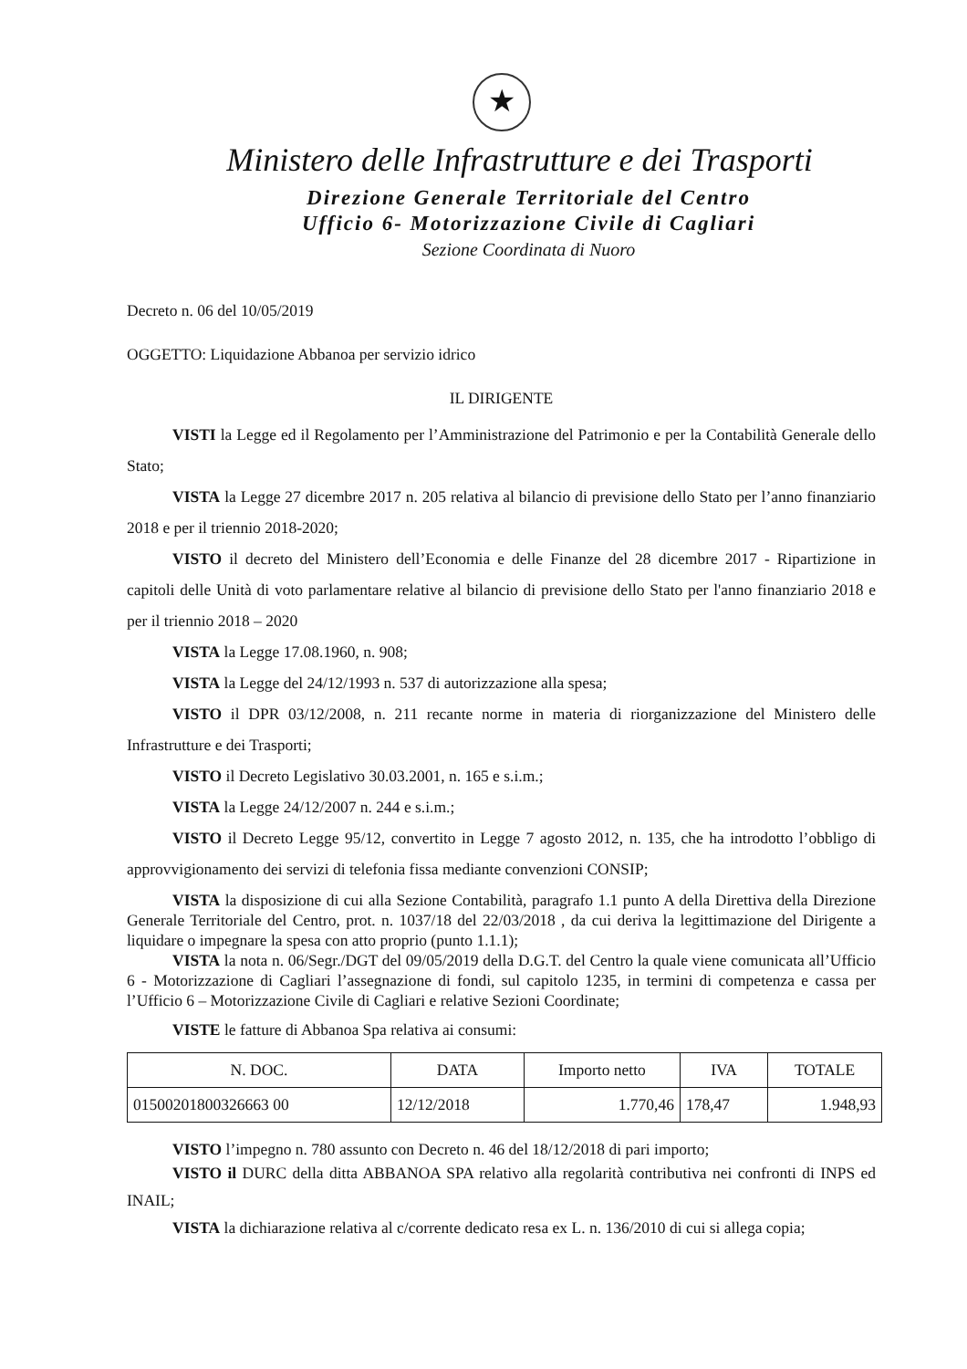★
Ministero delle Infrastrutture e dei Trasporti
Direzione Generale Territoriale del Centro
Ufficio 6- Motorizzazione Civile di Cagliari
Sezione Coordinata di Nuoro
Decreto n. 06 del 10/05/2019
OGGETTO: Liquidazione Abbanoa per servizio idrico
IL DIRIGENTE
VISTI la Legge ed il Regolamento per l’Amministrazione del Patrimonio e per la Contabilità Generale dello Stato;
VISTA la Legge 27 dicembre 2017 n. 205 relativa al bilancio di previsione dello Stato per l’anno finanziario 2018 e per il triennio 2018-2020;
VISTO il decreto del Ministero dell’Economia e delle Finanze del 28 dicembre 2017 - Ripartizione in capitoli delle Unità di voto parlamentare relative al bilancio di previsione dello Stato per l'anno finanziario 2018 e per il triennio 2018 – 2020
VISTA la Legge 17.08.1960, n. 908;
VISTA la Legge del 24/12/1993 n. 537 di autorizzazione alla spesa;
VISTO il DPR 03/12/2008, n. 211 recante norme in materia di riorganizzazione del Ministero delle Infrastrutture e dei Trasporti;
VISTO il Decreto Legislativo 30.03.2001, n. 165 e s.i.m.;
VISTA la Legge 24/12/2007 n. 244 e s.i.m.;
VISTO il Decreto Legge 95/12, convertito in Legge 7 agosto 2012, n. 135, che ha introdotto l’obbligo di approvvigionamento dei servizi di telefonia fissa mediante convenzioni CONSIP;
VISTA la disposizione di cui alla Sezione Contabilità, paragrafo 1.1 punto A della Direttiva della Direzione Generale Territoriale del Centro, prot. n. 1037/18 del 22/03/2018 , da cui deriva la legittimazione del Dirigente a liquidare o impegnare la spesa con atto proprio (punto 1.1.1);
VISTA la nota n. 06/Segr./DGT del 09/05/2019 della D.G.T. del Centro la quale viene comunicata all’Ufficio 6 - Motorizzazione di Cagliari l’assegnazione di fondi, sul capitolo 1235, in termini di competenza e cassa per l’Ufficio 6 – Motorizzazione Civile di Cagliari e relative Sezioni Coordinate;
VISTE le fatture di Abbanoa Spa relativa ai consumi:
| N. DOC. | DATA | Importo netto | IVA | TOTALE |
| --- | --- | --- | --- | --- |
| 01500201800326663 00 | 12/12/2018 | 1.770,46 | 178,47 | 1.948,93 |
VISTO l’impegno n. 780 assunto con Decreto n. 46 del 18/12/2018 di pari importo;
VISTO il DURC della ditta ABBANOA SPA relativo alla regolarità contributiva nei confronti di INPS ed INAIL;
VISTA la dichiarazione relativa al c/corrente dedicato resa ex L. n. 136/2010 di cui si allega copia;